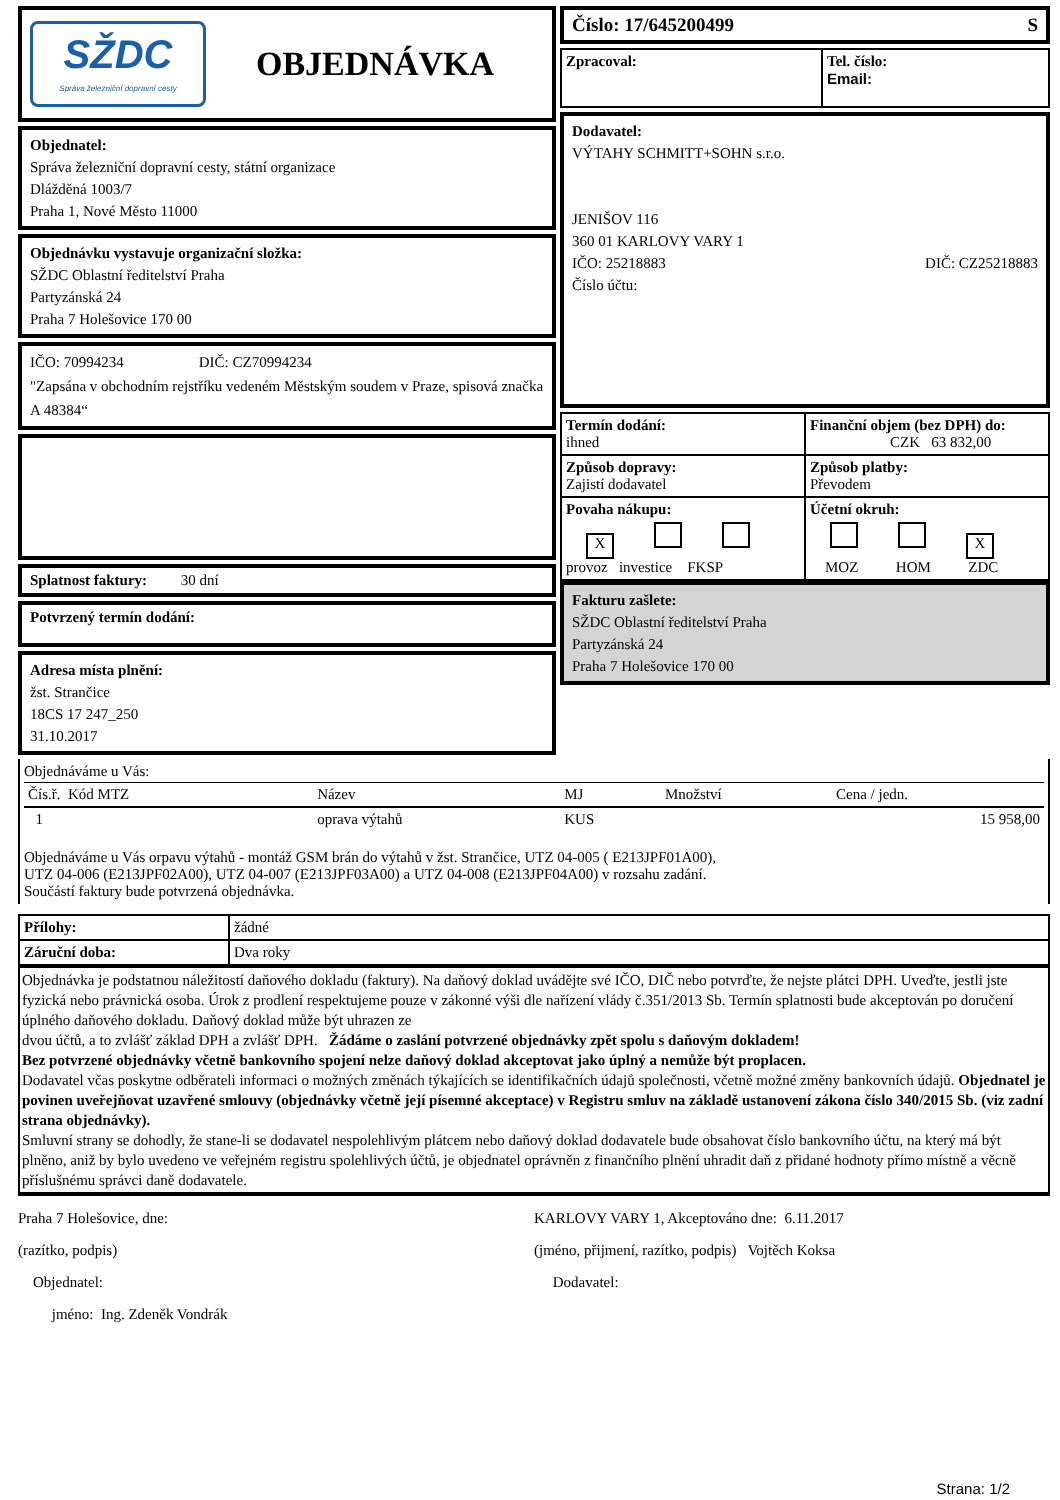SŽDC
Správa železniční dopravní cesty
OBJEDNÁVKA
Objednatel:
Správa železniční dopravní cesty, státní organizace
Dlážděná 1003/7
Praha 1, Nové Město 11000
Objednávku vystavuje organizační složka:
SŽDC Oblastní ředitelství Praha
Partyzánská 24
Praha 7 Holešovice 170 00
IČO: 70994234 DIČ: CZ70994234
"Zapsána v obchodním rejstříku vedeném Městským soudem v Praze, spisová značka A 48384“
Splatnost faktury: 30 dní
Potvrzený termín dodání:
Adresa místa plnění:
žst. Strančice
18CS 17 247_250
31.10.2017
Číslo: 17/645200499 S
| Zpracoval: | Tel. číslo: Email: |
Dodavatel:
VÝTAHY SCHMITT+SOHN s.r.o.
JENIŠOV 116
360 01 KARLOVY VARY 1
IČO: 25218883 DIČ: CZ25218883
Číslo účtu:
| Termín dodání: ihned | Finanční objem (bez DPH) do: CZK 63 832,00 |
| Způsob dopravy: Zajistí dodavatel | Způsob platby: Převodem |
| Povaha nákupu: X provoz investice FKSP | Účetní okruh: X MOZ HOM ZDC |
Fakturu zašlete:
SŽDC Oblastní ředitelství Praha
Partyzánská 24
Praha 7 Holešovice 170 00
Objednáváme u Vás:
| Čís.ř. Kód MTZ | Název | MJ | Množství | Cena / jedn. |
| --- | --- | --- | --- | --- |
| 1 | oprava výtahů | KUS | | 15 958,00 |
Objednáváme u Vás orpavu výtahů - montáž GSM brán do výtahů v žst. Strančice, UTZ 04-005 ( E213JPF01A00),
UTZ 04-006 (E213JPF02A00), UTZ 04-007 (E213JPF03A00) a UTZ 04-008 (E213JPF04A00) v rozsahu zadání.
Součástí faktury bude potvrzená objednávka.
| Přílohy: | žádné |
| Záruční doba: | Dva roky |
Objednávka je podstatnou náležitostí daňového dokladu (faktury). Na daňový doklad uvádějte své IČO, DIČ nebo potvrďte, že nejste plátci DPH. Uveďte, jestli jste fyzická nebo právnická osoba. Úrok z prodlení respektujeme pouze v zákonné výši dle nařízení vlády č.351/2013 Sb. Termín splatnosti bude akceptován po doručení úplného daňového dokladu. Daňový doklad může být uhrazen ze
dvou účtů, a to zvlášť základ DPH a zvlášť DPH. Žádáme o zaslání potvrzené objednávky zpět spolu s daňovým dokladem!
Bez potvrzené objednávky včetně bankovního spojení nelze daňový doklad akceptovat jako úplný a nemůže být proplacen.
Dodavatel včas poskytne odběrateli informaci o možných změnách týkajících se identifikačních údajů společnosti, včetně možné změny bankovních údajů. Objednatel je povinen uveřejňovat uzavřené smlouvy (objednávky včetně její písemné akceptace) v Registru smluv na základě ustanovení zákona číslo 340/2015 Sb. (viz zadní strana objednávky).
Smluvní strany se dohodly, že stane-li se dodavatel nespolehlivým plátcem nebo daňový doklad dodavatele bude obsahovat číslo bankovního účtu, na který má být plněno, aniž by bylo uvedeno ve veřejném registru spolehlivých účtů, je objednatel oprávněn z finančního plnění uhradit daň z přidané hodnoty přímo místně a věcně příslušnému správci daně dodavatele.
Praha 7 Holešovice, dne:
(razítko, podpis)
Objednatel:
jméno: Ing. Zdeněk Vondrák
KARLOVY VARY 1, Akceptováno dne: 6.11.2017
(jméno, přijmení, razítko, podpis) Vojtěch Koksa
Dodavatel:
Strana: 1/2